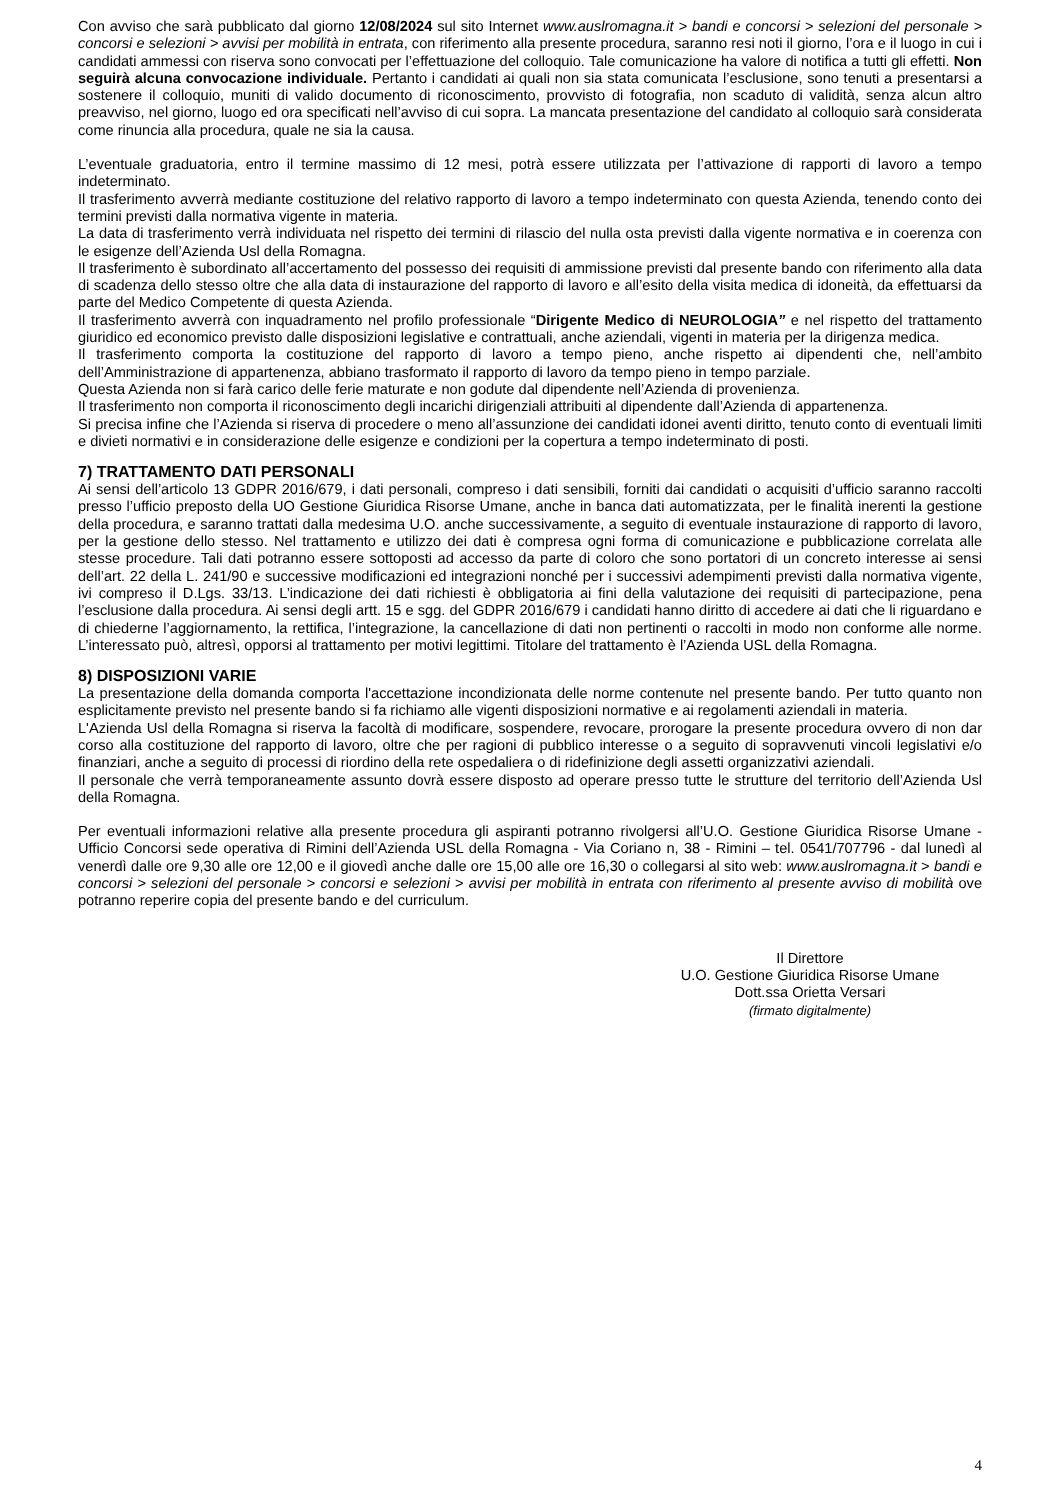Con avviso che sarà pubblicato dal giorno 12/08/2024 sul sito Internet www.auslromagna.it > bandi e concorsi > selezioni del personale > concorsi e selezioni > avvisi per mobilità in entrata, con riferimento alla presente procedura, saranno resi noti il giorno, l’ora e il luogo in cui i candidati ammessi con riserva sono convocati per l’effettuazione del colloquio. Tale comunicazione ha valore di notifica a tutti gli effetti. Non seguirà alcuna convocazione individuale. Pertanto i candidati ai quali non sia stata comunicata l’esclusione, sono tenuti a presentarsi a sostenere il colloquio, muniti di valido documento di riconoscimento, provvisto di fotografia, non scaduto di validità, senza alcun altro preavviso, nel giorno, luogo ed ora specificati nell’avviso di cui sopra. La mancata presentazione del candidato al colloquio sarà considerata come rinuncia alla procedura, quale ne sia la causa.
L’eventuale graduatoria, entro il termine massimo di 12 mesi, potrà essere utilizzata per l’attivazione di rapporti di lavoro a tempo indeterminato.
Il trasferimento avverrà mediante costituzione del relativo rapporto di lavoro a tempo indeterminato con questa Azienda, tenendo conto dei termini previsti dalla normativa vigente in materia.
La data di trasferimento verrà individuata nel rispetto dei termini di rilascio del nulla osta previsti dalla vigente normativa e in coerenza con le esigenze dell’Azienda Usl della Romagna.
Il trasferimento è subordinato all’accertamento del possesso dei requisiti di ammissione previsti dal presente bando con riferimento alla data di scadenza dello stesso oltre che alla data di instaurazione del rapporto di lavoro e all’esito della visita medica di idoneità, da effettuarsi da parte del Medico Competente di questa Azienda.
Il trasferimento avverrà con inquadramento nel profilo professionale “Dirigente Medico di NEUROLOGIA” e nel rispetto del trattamento giuridico ed economico previsto dalle disposizioni legislative e contrattuali, anche aziendali, vigenti in materia per la dirigenza medica.
Il trasferimento comporta la costituzione del rapporto di lavoro a tempo pieno, anche rispetto ai dipendenti che, nell’ambito dell’Amministrazione di appartenenza, abbiano trasformato il rapporto di lavoro da tempo pieno in tempo parziale.
Questa Azienda non si farà carico delle ferie maturate e non godute dal dipendente nell’Azienda di provenienza.
Il trasferimento non comporta il riconoscimento degli incarichi dirigenziali attribuiti al dipendente dall’Azienda di appartenenza.
Si precisa infine che l’Azienda si riserva di procedere o meno all’assunzione dei candidati idonei aventi diritto, tenuto conto di eventuali limiti e divieti normativi e in considerazione delle esigenze e condizioni per la copertura a tempo indeterminato di posti.
7) TRATTAMENTO DATI PERSONALI
Ai sensi dell’articolo 13 GDPR 2016/679, i dati personali, compreso i dati sensibili, forniti dai candidati o acquisiti d’ufficio saranno raccolti presso l’ufficio preposto della UO Gestione Giuridica Risorse Umane, anche in banca dati automatizzata, per le finalità inerenti la gestione della procedura, e saranno trattati dalla medesima U.O. anche successivamente, a seguito di eventuale instaurazione di rapporto di lavoro, per la gestione dello stesso. Nel trattamento e utilizzo dei dati è compresa ogni forma di comunicazione e pubblicazione correlata alle stesse procedure. Tali dati potranno essere sottoposti ad accesso da parte di coloro che sono portatori di un concreto interesse ai sensi dell’art. 22 della L. 241/90 e successive modificazioni ed integrazioni nonché per i successivi adempimenti previsti dalla normativa vigente, ivi compreso il D.Lgs. 33/13. L’indicazione dei dati richiesti è obbligatoria ai fini della valutazione dei requisiti di partecipazione, pena l’esclusione dalla procedura. Ai sensi degli artt. 15 e sgg. del GDPR 2016/679 i candidati hanno diritto di accedere ai dati che li riguardano e di chiederne l’aggiornamento, la rettifica, l’integrazione, la cancellazione di dati non pertinenti o raccolti in modo non conforme alle norme. L’interessato può, altresì, opporsi al trattamento per motivi legittimi. Titolare del trattamento è l’Azienda USL della Romagna.
8) DISPOSIZIONI VARIE
La presentazione della domanda comporta l'accettazione incondizionata delle norme contenute nel presente bando. Per tutto quanto non esplicitamente previsto nel presente bando si fa richiamo alle vigenti disposizioni normative e ai regolamenti aziendali in materia.
L'Azienda Usl della Romagna si riserva la facoltà di modificare, sospendere, revocare, prorogare la presente procedura ovvero di non dar corso alla costituzione del rapporto di lavoro, oltre che per ragioni di pubblico interesse o a seguito di sopravvenuti vincoli legislativi e/o finanziari, anche a seguito di processi di riordino della rete ospedaliera o di ridefinizione degli assetti organizzativi aziendali.
Il personale che verrà temporaneamente assunto dovrà essere disposto ad operare presso tutte le strutture del territorio dell’Azienda Usl della Romagna.
Per eventuali informazioni relative alla presente procedura gli aspiranti potranno rivolgersi all’U.O. Gestione Giuridica Risorse Umane - Ufficio Concorsi sede operativa di Rimini dell’Azienda USL della Romagna - Via Coriano n, 38 - Rimini – tel. 0541/707796 - dal lunedì al venerdì dalle ore 9,30 alle ore 12,00 e il giovedì anche dalle ore 15,00 alle ore 16,30 o collegarsi al sito web: www.auslromagna.it > bandi e concorsi > selezioni del personale > concorsi e selezioni > avvisi per mobilità in entrata con riferimento al presente avviso di mobilità ove potranno reperire copia del presente bando e del curriculum.
Il Direttore
U.O. Gestione Giuridica Risorse Umane
Dott.ssa Orietta Versari
(firmato digitalmente)
4